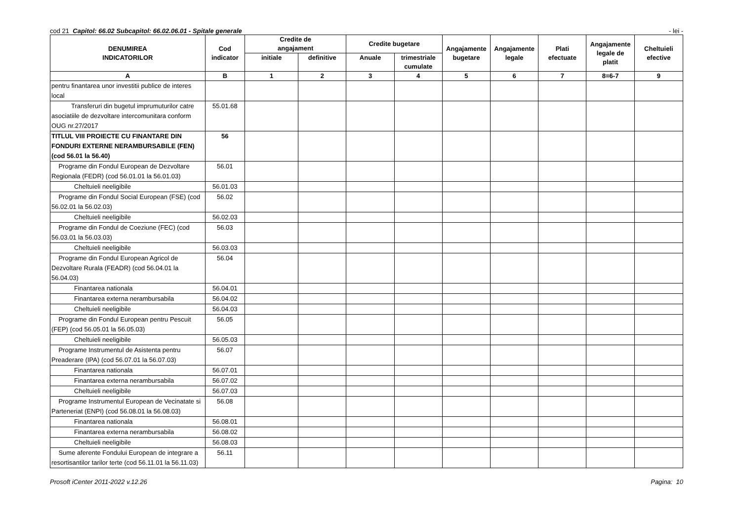cod 21 Capitol: 66.02 Subcapitol: 66.02.06.01 - Spitale generale
- lei -
| DENUMIREA INDICATORILOR | Cod indicator | Credite de angajament | | Credite bugetare | | Angajamente bugetare | Angajamente legale | Plati efectuate | Angajamente legale de platit | Cheltuieli efective |
| --- | --- | --- | --- | --- | --- | --- | --- | --- | --- | --- |
| | | initiale | definitive | Anuale | trimestriale cumulate | | | | | |
| A | B | 1 | 2 | 3 | 4 | 5 | 6 | 7 | 8=6-7 | 9 |
| pentru finantarea unor investitii publice de interes local | | | | | | | | | | |
| Transferuri din bugetul imprumuturilor catre asociatiile de dezvoltare intercomunitara conform OUG nr.27/2017 | 55.01.68 | | | | | | | | | |
| TITLUL VIII PROIECTE CU FINANTARE DIN FONDURI EXTERNE NERAMBURSABILE (FEN) (cod 56.01 la 56.40) | 56 | | | | | | | | | |
| Programe din Fondul European de Dezvoltare Regionala (FEDR) (cod 56.01.01 la 56.01.03) | 56.01 | | | | | | | | | |
| Cheltuieli neeligibile | 56.01.03 | | | | | | | | | |
| Programe din Fondul Social European (FSE) (cod 56.02.01 la 56.02.03) | 56.02 | | | | | | | | | |
| Cheltuieli neeligibile | 56.02.03 | | | | | | | | | |
| Programe din Fondul de Coeziune (FEC) (cod 56.03.01 la 56.03.03) | 56.03 | | | | | | | | | |
| Cheltuieli neeligibile | 56.03.03 | | | | | | | | | |
| Programe din Fondul European Agricol de Dezvoltare Rurala (FEADR) (cod 56.04.01 la 56.04.03) | 56.04 | | | | | | | | | |
| Finantarea nationala | 56.04.01 | | | | | | | | | |
| Finantarea externa nerambursabila | 56.04.02 | | | | | | | | | |
| Cheltuieli neeligibile | 56.04.03 | | | | | | | | | |
| Programe din Fondul European pentru Pescuit (FEP) (cod 56.05.01 la 56.05.03) | 56.05 | | | | | | | | | |
| Cheltuieli neeligibile | 56.05.03 | | | | | | | | | |
| Programe Instrumentul de Asistenta pentru Preaderare (IPA) (cod 56.07.01 la 56.07.03) | 56.07 | | | | | | | | | |
| Finantarea nationala | 56.07.01 | | | | | | | | | |
| Finantarea externa nerambursabila | 56.07.02 | | | | | | | | | |
| Cheltuieli neeligibile | 56.07.03 | | | | | | | | | |
| Programe Instrumentul European de Vecinatate si Parteneriat (ENPI) (cod 56.08.01 la 56.08.03) | 56.08 | | | | | | | | | |
| Finantarea nationala | 56.08.01 | | | | | | | | | |
| Finantarea externa nerambursabila | 56.08.02 | | | | | | | | | |
| Cheltuieli neeligibile | 56.08.03 | | | | | | | | | |
| Sume aferente Fondului European de integrare a resortisantilor tarilor terte (cod 56.11.01 la 56.11.03) | 56.11 | | | | | | | | | |
Prosoft iCenter 2011-2022 v.12.26
Pagina: 10